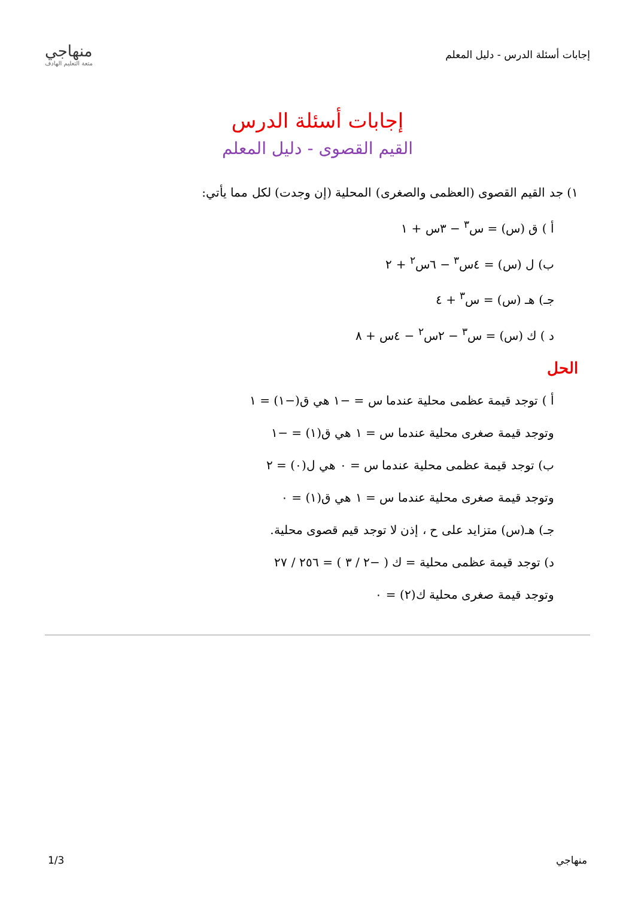إجابات أسئلة الدرس - دليل المعلم
منهاجي
متعة التعليم الهادف
إجابات أسئلة الدرس
القيم القصوى - دليل المعلم
١) جد القيم القصوى (العظمى والصغرى) المحلية (إن وجدت) لكل مما يأتي:
أ ) ق (س) = س<sup>٣</sup> − ٣س + ١
ب) ل (س) = ٤س<sup>٣</sup> − ٦س<sup>٢</sup> + ٢
جـ) هـ (س) = س<sup>٣</sup> + ٤
د ) ك (س) = س<sup>٣</sup> − ٢س<sup>٢</sup> − ٤س + ٨
الحل
أ ) توجد قيمة عظمى محلية عندما س = −١ هي ق(−١) = ١
وتوجد قيمة صغرى محلية عندما س = ١ هي ق(١) = −١
ب) توجد قيمة عظمى محلية عندما س = ٠ هي ل(٠) = ٢
وتوجد قيمة صغرى محلية عندما س = ١ هي ق(١) = ٠
جـ) هـ(س) متزايد على ح ، إذن لا توجد قيم قصوى محلية.
د) توجد قيمة عظمى محلية = ك ( −٢ / ٣ ) = ٢٥٦ / ٢٧
وتوجد قيمة صغرى محلية ك(٢) = ٠
منهاجي 1/3